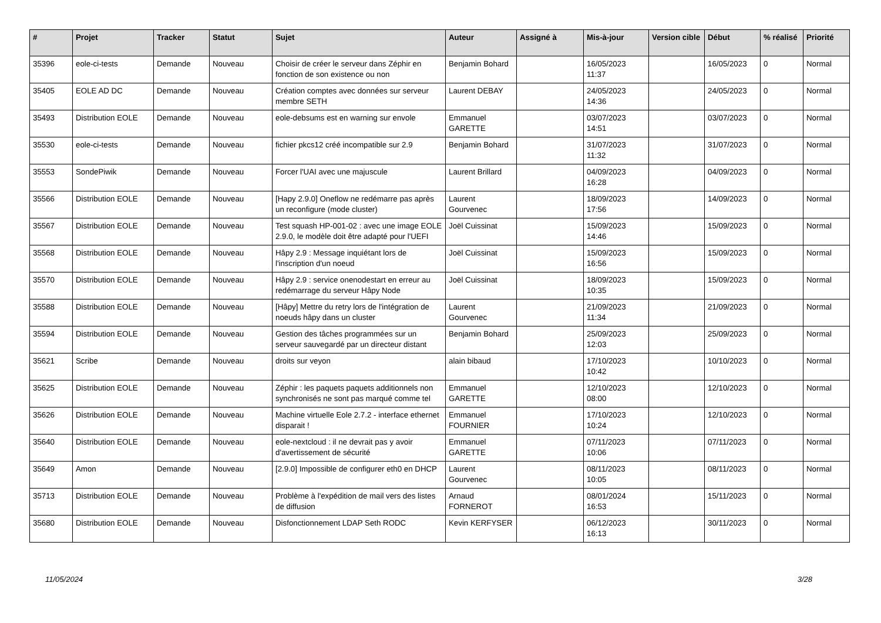| # | Projet | Tracker | Statut | Sujet | Auteur | Assigné à | Mis-à-jour | Version cible | Début | % réalisé | Priorité |
| --- | --- | --- | --- | --- | --- | --- | --- | --- | --- | --- | --- |
| 35396 | eole-ci-tests | Demande | Nouveau | Choisir de créer le serveur dans Zéphir en fonction de son existence ou non | Benjamin Bohard | | 16/05/2023 11:37 | | 16/05/2023 | 0 | Normal |
| 35405 | EOLE AD DC | Demande | Nouveau | Création comptes avec données sur serveur membre SETH | Laurent DEBAY | | 24/05/2023 14:36 | | 24/05/2023 | 0 | Normal |
| 35493 | Distribution EOLE | Demande | Nouveau | eole-debsums est en warning sur envole | Emmanuel GARETTE | | 03/07/2023 14:51 | | 03/07/2023 | 0 | Normal |
| 35530 | eole-ci-tests | Demande | Nouveau | fichier pkcs12 créé incompatible sur 2.9 | Benjamin Bohard | | 31/07/2023 11:32 | | 31/07/2023 | 0 | Normal |
| 35553 | SondePiwik | Demande | Nouveau | Forcer l'UAI avec une majuscule | Laurent Brillard | | 04/09/2023 16:28 | | 04/09/2023 | 0 | Normal |
| 35566 | Distribution EOLE | Demande | Nouveau | [Hapy 2.9.0] Oneflow ne redémarre pas après un reconfigure (mode cluster) | Laurent Gourvenec | | 18/09/2023 17:56 | | 14/09/2023 | 0 | Normal |
| 35567 | Distribution EOLE | Demande | Nouveau | Test squash HP-001-02 : avec une image EOLE 2.9.0, le modèle doit être adapté pour l'UEFI | Joël Cuissinat | | 15/09/2023 14:46 | | 15/09/2023 | 0 | Normal |
| 35568 | Distribution EOLE | Demande | Nouveau | Hâpy 2.9 : Message inquiétant lors de l'inscription d'un noeud | Joël Cuissinat | | 15/09/2023 16:56 | | 15/09/2023 | 0 | Normal |
| 35570 | Distribution EOLE | Demande | Nouveau | Hâpy 2.9 : service onenodestart en erreur au redémarrage du serveur Hâpy Node | Joël Cuissinat | | 18/09/2023 10:35 | | 15/09/2023 | 0 | Normal |
| 35588 | Distribution EOLE | Demande | Nouveau | [Hâpy] Mettre du retry lors de l'intégration de noeuds hâpy dans un cluster | Laurent Gourvenec | | 21/09/2023 11:34 | | 21/09/2023 | 0 | Normal |
| 35594 | Distribution EOLE | Demande | Nouveau | Gestion des tâches programmées sur un serveur sauvegardé par un directeur distant | Benjamin Bohard | | 25/09/2023 12:03 | | 25/09/2023 | 0 | Normal |
| 35621 | Scribe | Demande | Nouveau | droits sur veyon | alain bibaud | | 17/10/2023 10:42 | | 10/10/2023 | 0 | Normal |
| 35625 | Distribution EOLE | Demande | Nouveau | Zéphir : les paquets paquets additionnels non synchronisés ne sont pas marqué comme tel | Emmanuel GARETTE | | 12/10/2023 08:00 | | 12/10/2023 | 0 | Normal |
| 35626 | Distribution EOLE | Demande | Nouveau | Machine virtuelle Eole 2.7.2 - interface ethernet disparait ! | Emmanuel FOURNIER | | 17/10/2023 10:24 | | 12/10/2023 | 0 | Normal |
| 35640 | Distribution EOLE | Demande | Nouveau | eole-nextcloud : il ne devrait pas y avoir d'avertissement de sécurité | Emmanuel GARETTE | | 07/11/2023 10:06 | | 07/11/2023 | 0 | Normal |
| 35649 | Amon | Demande | Nouveau | [2.9.0] Impossible de configurer eth0 en DHCP | Laurent Gourvenec | | 08/11/2023 10:05 | | 08/11/2023 | 0 | Normal |
| 35713 | Distribution EOLE | Demande | Nouveau | Problème à l'expédition de mail vers des listes de diffusion | Arnaud FORNEROT | | 08/01/2024 16:53 | | 15/11/2023 | 0 | Normal |
| 35680 | Distribution EOLE | Demande | Nouveau | Disfonctionnement LDAP Seth RODC | Kevin KERFYSER | | 06/12/2023 16:13 | | 30/11/2023 | 0 | Normal |
11/05/2024 3/28